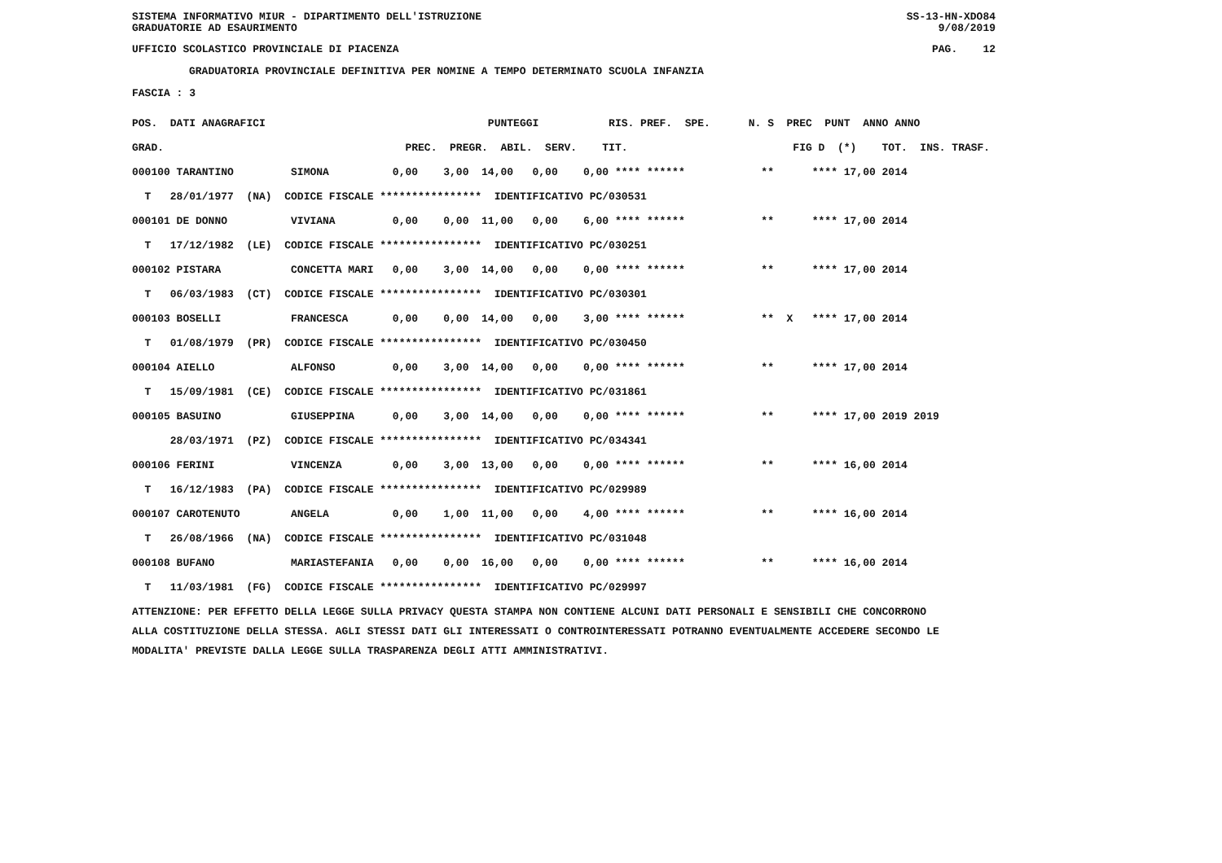SISTEMA INFORMATIVO MIUR - DIPARTIMENTO DELL'ISTRUZIONE SS-13-HN-XDO84
GRADUATORIE AD ESAURIMENTO 9/08/2019
UFFICIO SCOLASTICO PROVINCIALE DI PIACENZA PAG. 12
GRADUATORIA PROVINCIALE DEFINITIVA PER NOMINE A TEMPO DETERMINATO SCUOLA INFANZIA
FASCIA : 3
| POS. DATI ANAGRAFICI PUNTEGGI RIS. PREF. SPE. N. S PREC PUNT ANNO ANNO |
| --- |
| GRAD. PREC. PREGR. ABIL. SERV. TIT. FIG D (*) TOT. INS. TRASF. |
| 000100 TARANTINO SIMONA 0,00 3,00 14,00 0,00 0,00 **** ****** ** **** 17,00 2014 |
| T 28/01/1977 (NA) CODICE FISCALE **************** IDENTIFICATIVO PC/030531 |
| 000101 DE DONNO VIVIANA 0,00 0,00 11,00 0,00 6,00 **** ****** ** **** 17,00 2014 |
| T 17/12/1982 (LE) CODICE FISCALE **************** IDENTIFICATIVO PC/030251 |
| 000102 PISTARA CONCETTA MARI 0,00 3,00 14,00 0,00 0,00 **** ****** ** **** 17,00 2014 |
| T 06/03/1983 (CT) CODICE FISCALE **************** IDENTIFICATIVO PC/030301 |
| 000103 BOSELLI FRANCESCA 0,00 0,00 14,00 0,00 3,00 **** ****** ** X **** 17,00 2014 |
| T 01/08/1979 (PR) CODICE FISCALE **************** IDENTIFICATIVO PC/030450 |
| 000104 AIELLO ALFONSO 0,00 3,00 14,00 0,00 0,00 **** ****** ** **** 17,00 2014 |
| T 15/09/1981 (CE) CODICE FISCALE **************** IDENTIFICATIVO PC/031861 |
| 000105 BASUINO GIUSEPPINA 0,00 3,00 14,00 0,00 0,00 **** ****** ** **** 17,00 2019 2019 |
| 28/03/1971 (PZ) CODICE FISCALE **************** IDENTIFICATIVO PC/034341 |
| 000106 FERINI VINCENZA 0,00 3,00 13,00 0,00 0,00 **** ****** ** **** 16,00 2014 |
| T 16/12/1983 (PA) CODICE FISCALE **************** IDENTIFICATIVO PC/029989 |
| 000107 CAROTENUTO ANGELA 0,00 1,00 11,00 0,00 4,00 **** ****** ** **** 16,00 2014 |
| T 26/08/1966 (NA) CODICE FISCALE **************** IDENTIFICATIVO PC/031048 |
| 000108 BUFANO MARIASTEFANIA 0,00 0,00 16,00 0,00 0,00 **** ****** ** **** 16,00 2014 |
| T 11/03/1981 (FG) CODICE FISCALE **************** IDENTIFICATIVO PC/029997 |
ATTENZIONE: PER EFFETTO DELLA LEGGE SULLA PRIVACY QUESTA STAMPA NON CONTIENE ALCUNI DATI PERSONALI E SENSIBILI CHE CONCORRONO
ALLA COSTITUZIONE DELLA STESSA. AGLI STESSI DATI GLI INTERESSATI O CONTROINTERESSATI POTRANNO EVENTUALMENTE ACCEDERE SECONDO LE
MODALITA' PREVISTE DALLA LEGGE SULLA TRASPARENZA DEGLI ATTI AMMINISTRATIVI.